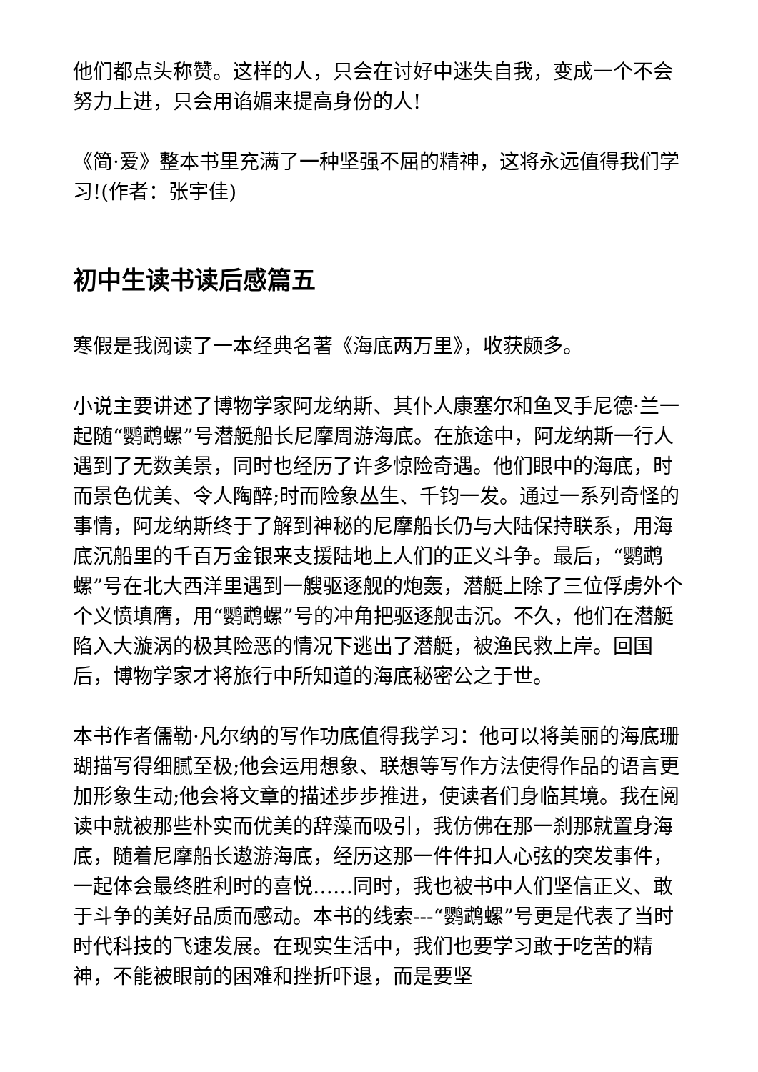他们都点头称赞。这样的人，只会在讨好中迷失自我，变成一个不会努力上进，只会用谄媚来提高身份的人!
《简·爱》整本书里充满了一种坚强不屈的精神，这将永远值得我们学习!(作者：张宇佳)
初中生读书读后感篇五
寒假是我阅读了一本经典名著《海底两万里》，收获颇多。
小说主要讲述了博物学家阿龙纳斯、其仆人康塞尔和鱼叉手尼德·兰一起随“鹦鹉螺”号潜艇船长尼摩周游海底。在旅途中，阿龙纳斯一行人遇到了无数美景，同时也经历了许多惊险奇遇。他们眼中的海底，时而景色优美、令人陶醉;时而险象丛生、千钧一发。通过一系列奇怪的事情，阿龙纳斯终于了解到神秘的尼摩船长仍与大陆保持联系，用海底沉船里的千百万金银来支援陆地上人们的正义斗争。最后，“鹦鹉螺”号在北大西洋里遇到一艘驱逐舰的炮轰，潜艇上除了三位俘虏外个个义愤填膺，用“鹦鹉螺”号的冲角把驱逐舰击沉。不久，他们在潜艇陷入大漩涡的极其险恶的情况下逃出了潜艇，被渔民救上岸。回国后，博物学家才将旅行中所知道的海底秘密公之于世。
本书作者儒勒·凡尔纳的写作功底值得我学习：他可以将美丽的海底珊瑚描写得细腻至极;他会运用想象、联想等写作方法使得作品的语言更加形象生动;他会将文章的描述步步推进，使读者们身临其境。我在阅读中就被那些朴实而优美的辞藻而吸引，我仿佛在那一刹那就置身海底，随着尼摩船长遨游海底，经历这那一件件扣人心弦的突发事件，一起体会最终胜利时的喜悦……同时，我也被书中人们坚信正义、敢于斗争的美好品质而感动。本书的线索---“鹦鹉螺”号更是代表了当时时代科技的飞速发展。在现实生活中，我们也要学习敢于吃苦的精神，不能被眼前的困难和挫折吓退，而是要坚